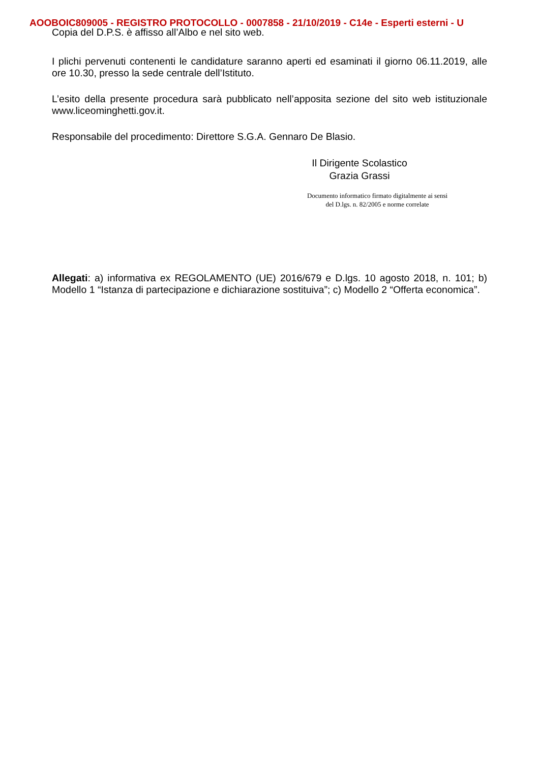AOOBOIC809005 - REGISTRO PROTOCOLLO - 0007858 - 21/10/2019 - C14e - Esperti esterni - U
Copia del D.P.S. è affisso all’Albo e nel sito web.
I plichi pervenuti contenenti le candidature saranno aperti ed esaminati il giorno 06.11.2019, alle ore 10.30, presso la sede centrale dell’Istituto.
L’esito della presente procedura sarà pubblicato nell’apposita sezione del sito web istituzionale www.liceominghetti.gov.it.
Responsabile del procedimento: Direttore S.G.A. Gennaro De Blasio.
Il Dirigente Scolastico
Grazia Grassi
Documento informatico firmato digitalmente ai sensi
del D.lgs. n. 82/2005 e norme correlate
Allegati: a) informativa ex REGOLAMENTO (UE) 2016/679 e D.lgs. 10 agosto 2018, n. 101; b) Modello 1 “Istanza di partecipazione e dichiarazione sostituiva”; c) Modello 2 “Offerta economica”.